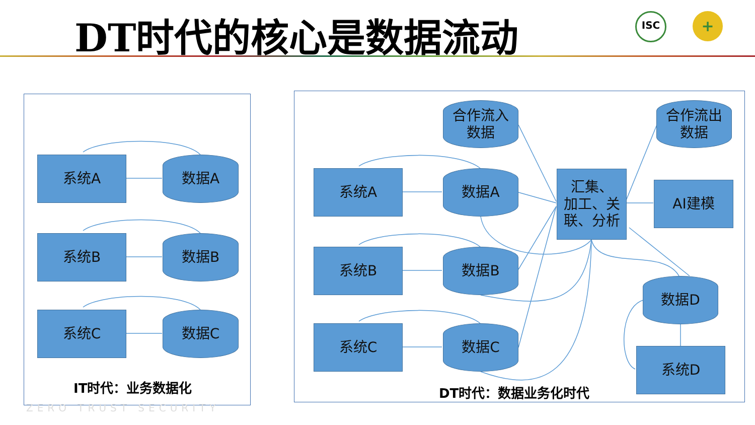DT时代的核心是数据流动 ISC +
系统A 数据A
系统B 数据B
系统C 数据C
IT时代：业务数据化
合作流入
数据
合作流出
数据
系统A 数据A
汇集、
加工、关
联、分析
AI建模
系统B 数据B
数据D
系统C 数据C
系统D
DT时代：数据业务化时代
ZERO TRUST SECURITY